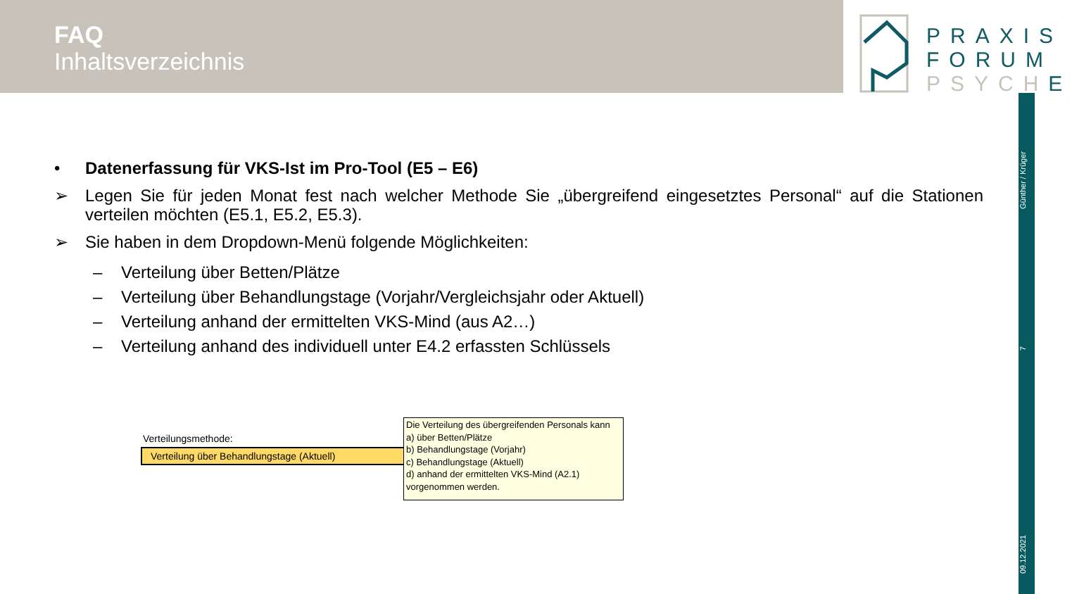FAQ
Inhaltsverzeichnis
PRAXIS
FORUM
PSYCHE
Günther / Krüger
7
09.12.2021
• Datenerfassung für VKS-Ist im Pro-Tool (E5 – E6)
➢ Legen Sie für jeden Monat fest nach welcher Methode Sie „übergreifend eingesetztes Personal“ auf die Stationen verteilen möchten (E5.1, E5.2, E5.3).
➢ Sie haben in dem Dropdown-Menü folgende Möglichkeiten:
– Verteilung über Betten/Plätze
– Verteilung über Behandlungstage (Vorjahr/Vergleichsjahr oder Aktuell)
– Verteilung anhand der ermittelten VKS-Mind (aus A2…)
– Verteilung anhand des individuell unter E4.2 erfassten Schlüssels
Verteilungsmethode:
Verteilung über Behandlungstage (Aktuell)
Die Verteilung des übergreifenden Personals kann
a) über Betten/Plätze
b) Behandlungstage (Vorjahr)
c) Behandlungstage (Aktuell)
d) anhand der ermittelten VKS-Mind (A2.1)
vorgenommen werden.